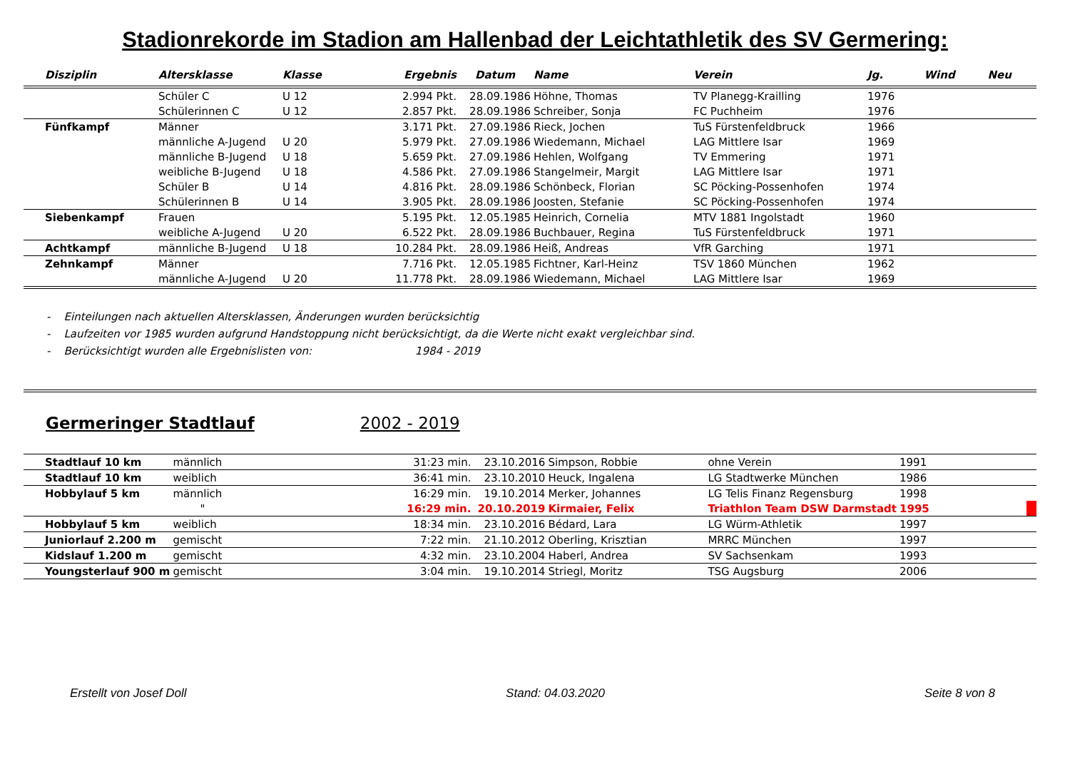Stadionrekorde im Stadion am Hallenbad der Leichtathletik des SV Germering:
| Disziplin | Altersklasse | Klasse | Ergebnis | Datum | Name | Verein | Jg. | Wind | Neu |
| --- | --- | --- | --- | --- | --- | --- | --- | --- | --- |
| | Schüler C | U 12 | 2.994 Pkt. | 28.09.1986 | Höhne, Thomas | TV Planegg-Krailling | 1976 | | |
| | Schülerinnen C | U 12 | 2.857 Pkt. | 28.09.1986 | Schreiber, Sonja | FC Puchheim | 1976 | | |
| Fünfkampf | Männer | | 3.171 Pkt. | 27.09.1986 | Rieck, Jochen | TuS Fürstenfeldbruck | 1966 | | |
| | männliche A-Jugend | U 20 | 5.979 Pkt. | 27.09.1986 | Wiedemann, Michael | LAG Mittlere Isar | 1969 | | |
| | männliche B-Jugend | U 18 | 5.659 Pkt. | 27.09.1986 | Hehlen, Wolfgang | TV Emmering | 1971 | | |
| | weibliche B-Jugend | U 18 | 4.586 Pkt. | 27.09.1986 | Stangelmeir, Margit | LAG Mittlere Isar | 1971 | | |
| | Schüler B | U 14 | 4.816 Pkt. | 28.09.1986 | Schönbeck, Florian | SC Pöcking-Possenhofen | 1974 | | |
| | Schülerinnen B | U 14 | 3.905 Pkt. | 28.09.1986 | Joosten, Stefanie | SC Pöcking-Possenhofen | 1974 | | |
| Siebenkampf | Frauen | | 5.195 Pkt. | 12.05.1985 | Heinrich, Cornelia | MTV 1881 Ingolstadt | 1960 | | |
| | weibliche A-Jugend | U 20 | 6.522 Pkt. | 28.09.1986 | Buchbauer, Regina | TuS Fürstenfeldbruck | 1971 | | |
| Achtkampf | männliche B-Jugend | U 18 | 10.284 Pkt. | 28.09.1986 | Heiß, Andreas | VfR Garching | 1971 | | |
| Zehnkampf | Männer | | 7.716 Pkt. | 12.05.1985 | Fichtner, Karl-Heinz | TSV 1860 München | 1962 | | |
| | männliche A-Jugend | U 20 | 11.778 Pkt. | 28.09.1986 | Wiedemann, Michael | LAG Mittlere Isar | 1969 | | |
- Einteilungen nach aktuellen Altersklassen, Änderungen wurden berücksichtig
- Laufzeiten vor 1985 wurden aufgrund Handstoppung nicht berücksichtigt, da die Werte nicht exakt vergleichbar sind.
- Berücksichtigt wurden alle Ergebnislisten von: 1984 - 2019
Germeringer Stadtlauf 2002 - 2019
| Stadtlauf 10 km | männlich | | 31:23 min. | 23.10.2016 | Simpson, Robbie | ohne Verein | 1991 | | |
| Stadtlauf 10 km | weiblich | | 36:41 min. | 23.10.2010 | Heuck, Ingalena | LG Stadtwerke München | 1986 | | |
| Hobbylauf 5 km | männlich | | 16:29 min. | 19.10.2014 | Merker, Johannes | LG Telis Finanz Regensburg | 1998 | | |
| | " | | 16:29 min. | 20.10.2019 | Kirmaier, Felix | Triathlon Team DSW Darmstadt | 1995 | | |
| Hobbylauf 5 km | weiblich | | 18:34 min. | 23.10.2016 | Bédard, Lara | LG Würm-Athletik | 1997 | | |
| Juniorlauf 2.200 m | gemischt | | 7:22 min. | 21.10.2012 | Oberling, Krisztian | MRRC München | 1997 | | |
| Kidslauf 1.200 m | gemischt | | 4:32 min. | 23.10.2004 | Haberl, Andrea | SV Sachsenkam | 1993 | | |
| Youngsterlauf 900 m | gemischt | | 3:04 min. | 19.10.2014 | Striegl, Moritz | TSG Augsburg | 2006 | | |
Erstellt von Josef Doll Stand: 04.03.2020 Seite 8 von 8